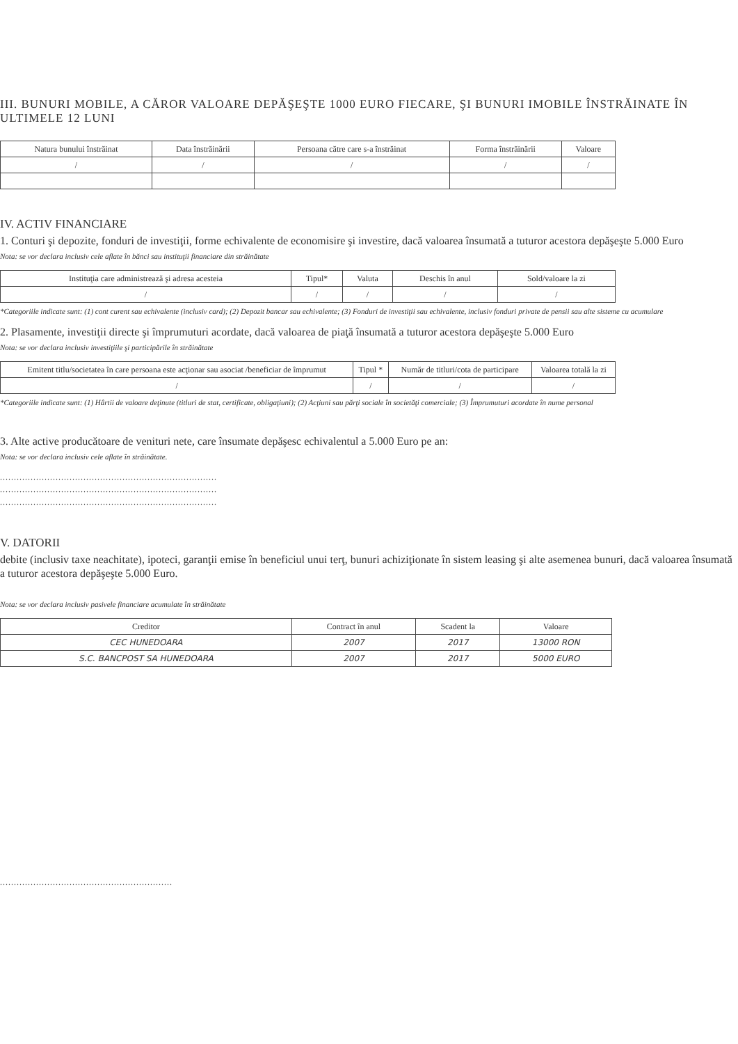III. BUNURI MOBILE, A CĂROR VALOARE DEPĂŞEŞTE 1000 EURO FIECARE, ŞI BUNURI IMOBILE ÎNSTRĂINATE ÎN ULTIMELE 12 LUNI
| Natura bunului înstrăinat | Data înstrăinării | Persoana către care s-a înstrăinat | Forma înstrăinării | Valoare |
| --- | --- | --- | --- | --- |
| / | / | / | / | / |
IV. ACTIV FINANCIARE
1. Conturi şi depozite, fonduri de investiţii, forme echivalente de economisire şi investire, dacă valoarea însumată a tuturor acestora depăşeşte 5.000 Euro
Nota: se vor declara inclusiv cele aflate în bănci sau instituţii financiare din străinătate
| Instituţia care administrează şi adresa acesteia | Tipul* | Valuta | Deschis în anul | Sold/valoare la zi |
| --- | --- | --- | --- | --- |
| / | / | / | / | / |
*Categoriile indicate sunt: (1) cont curent sau echivalente (inclusiv card); (2) Depozit bancar sau echivalente; (3) Fonduri de investiţii sau echivalente, inclusiv fonduri private de pensii sau alte sisteme cu acumulare
2. Plasamente, investiţii directe şi împrumuturi acordate, dacă valoarea de piaţă însumată a tuturor acestora depăşeşte 5.000 Euro
Nota: se vor declara inclusiv investiţiile şi participările în străinătate
| Emitent titlu/societatea în care persoana este acţionar sau asociat /beneficiar de împrumut | Tipul * | Număr de titluri/cota de participare | Valoarea totală la zi |
| --- | --- | --- | --- |
| / | / | / | / |
*Categoriile indicate sunt: (1) Hârtii de valoare deţinute (titluri de stat, certificate, obligaţiuni); (2) Acţiuni sau părţi sociale în societăţi comerciale; (3) Împrumuturi acordate în nume personal
3. Alte active producătoare de venituri nete, care însumate depăşesc echivalentul a 5.000 Euro pe an:
Nota: se vor declara inclusiv cele aflate în străinătate.
..............................................................................
..............................................................................
..............................................................................
V. DATORII
debite (inclusiv taxe neachitate), ipoteci, garanţii emise în beneficiul unui terţ, bunuri achiziţionate în sistem leasing şi alte asemenea bunuri, dacă valoarea însumată a tuturor acestora depăşeşte 5.000 Euro.
Nota: se vor declara inclusiv pasivele financiare acumulate în străinătate
| Creditor | Contract în anul | Scadent la | Valoare |
| --- | --- | --- | --- |
| CEC HUNEDOARA | 2007 | 2017 | 13000 RON |
| S.C. BANCPOST SA HUNEDOARA | 2007 | 2017 | 5000 EURO |
..............................................................